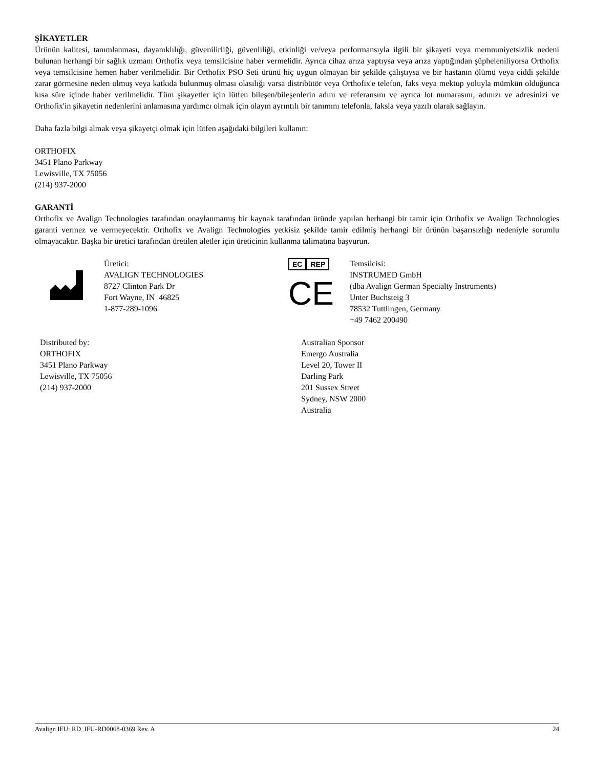ŞİKAYETLER
Ürünün kalitesi, tanımlanması, dayanıklılığı, güvenilirliği, güvenliliği, etkinliği ve/veya performansıyla ilgili bir şikayeti veya memnuniyetsizlik nedeni bulunan herhangi bir sağlık uzmanı Orthofix veya temsilcisine haber vermelidir. Ayrıca cihaz arıza yaptıysa veya arıza yaptığından şüpheleniliyorsa Orthofix veya temsilcisine hemen haber verilmelidir. Bir Orthofix PSO Seti ürünü hiç uygun olmayan bir şekilde çalıştıysa ve bir hastanın ölümü veya ciddi şekilde zarar görmesine neden olmuş veya katkıda bulunmuş olması olasılığı varsa distribütör veya Orthofix'e telefon, faks veya mektup yoluyla mümkün olduğunca kısa süre içinde haber verilmelidir. Tüm şikayetler için lütfen bileşen/bileşenlerin adını ve referansını ve ayrıca lot numarasını, adınızı ve adresinizi ve Orthofix'in şikayetin nedenlerini anlamasına yardımcı olmak için olayın ayrıntılı bir tanımını telefonla, faksla veya yazılı olarak sağlayın.
Daha fazla bilgi almak veya şikayetçi olmak için lütfen aşağıdaki bilgileri kullanın:
ORTHOFIX
3451 Plano Parkway
Lewisville, TX 75056
(214) 937-2000
GARANTİ
Orthofix ve Avalign Technologies tarafından onaylanmamış bir kaynak tarafından üründe yapılan herhangi bir tamir için Orthofix ve Avalign Technologies garanti vermez ve vermeyecektir. Orthofix ve Avalign Technologies yetkisiz şekilde tamir edilmiş herhangi bir ürünün başarısızlığı nedeniyle sorumlu olmayacaktır. Başka bir üretici tarafından üretilen aletler için üreticinin kullanma talimatına başvurun.
Üretici:
AVALIGN TECHNOLOGIES
8727 Clinton Park Dr
Fort Wayne, IN 46825
1-877-289-1096
EC REP
CE
Temsilcisi:
INSTRUMED GmbH
(dba Avalign German Specialty Instruments)
Unter Buchsteig 3
78532 Tuttlingen, Germany
+49 7462 200490
Distributed by:
ORTHOFIX
3451 Plano Parkway
Lewisville, TX 75056
(214) 937-2000
Australian Sponsor
Emergo Australia
Level 20, Tower II
Darling Park
201 Sussex Street
Sydney, NSW 2000
Australia
Avalign IFU: RD_IFU-RD0068-0369 Rev. A 24